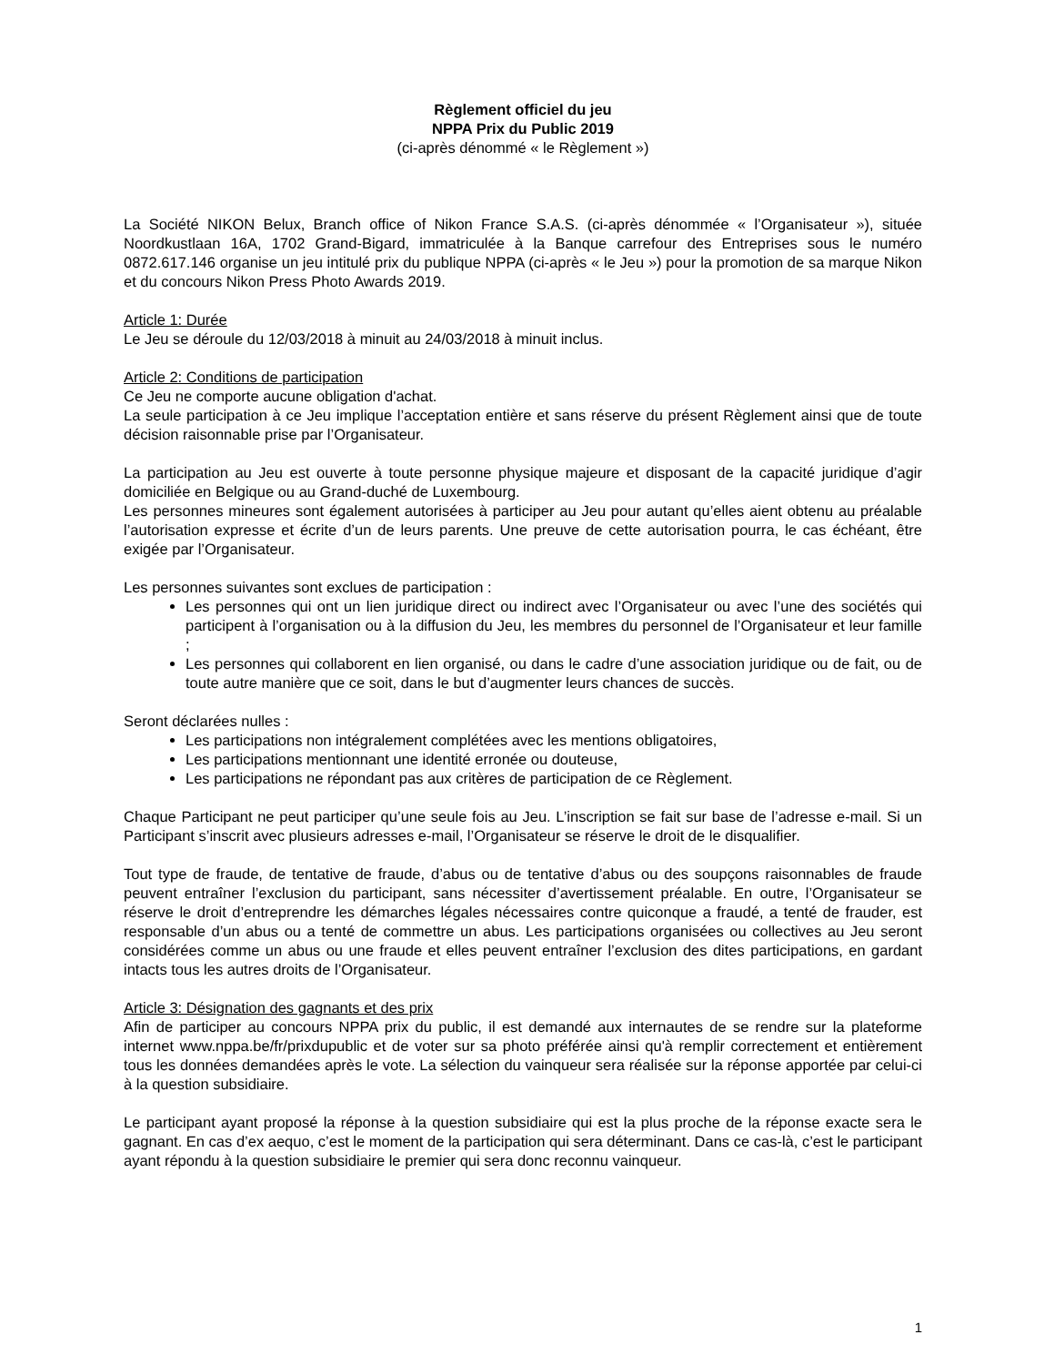Règlement officiel du jeu
NPPA Prix du Public 2019
(ci-après dénommé « le Règlement »)
La Société NIKON Belux, Branch office of Nikon France S.A.S. (ci-après dénommée « l’Organisateur »), située Noordkustlaan 16A, 1702 Grand-Bigard, immatriculée à la Banque carrefour des Entreprises sous le numéro 0872.617.146 organise un jeu intitulé prix du publique NPPA (ci-après « le Jeu ») pour la promotion de sa marque Nikon et du concours Nikon Press Photo Awards 2019.
Article 1: Durée
Le Jeu se déroule du 12/03/2018 à minuit au 24/03/2018 à minuit inclus.
Article 2: Conditions de participation
Ce Jeu ne comporte aucune obligation d'achat.
La seule participation à ce Jeu implique l’acceptation entière et sans réserve du présent Règlement ainsi que de toute décision raisonnable prise par l’Organisateur.
La participation au Jeu est ouverte à toute personne physique majeure et disposant de la capacité juridique d’agir domiciliée en Belgique ou au Grand-duché de Luxembourg.
Les personnes mineures sont également autorisées à participer au Jeu pour autant qu’elles aient obtenu au préalable l’autorisation expresse et écrite d’un de leurs parents. Une preuve de cette autorisation pourra, le cas échéant, être exigée par l’Organisateur.
Les personnes suivantes sont exclues de participation :
Les personnes qui ont un lien juridique direct ou indirect avec l’Organisateur ou avec l’une des sociétés qui participent à l’organisation ou à la diffusion du Jeu, les membres du personnel de l’Organisateur et leur famille ;
Les personnes qui collaborent en lien organisé, ou dans le cadre d’une association juridique ou de fait, ou de toute autre manière que ce soit, dans le but d’augmenter leurs chances de succès.
Seront déclarées nulles :
Les participations non intégralement complétées avec les mentions obligatoires,
Les participations mentionnant une identité erronée ou douteuse,
Les participations ne répondant pas aux critères de participation de ce Règlement.
Chaque Participant ne peut participer qu’une seule fois au Jeu. L’inscription se fait sur base de l’adresse e-mail. Si un Participant s’inscrit avec plusieurs adresses e-mail, l’Organisateur se réserve le droit de le disqualifier.
Tout type de fraude, de tentative de fraude, d’abus ou de tentative d’abus ou des soupçons raisonnables de fraude peuvent entraîner l’exclusion du participant, sans nécessiter d’avertissement préalable. En outre, l’Organisateur se réserve le droit d’entreprendre les démarches légales nécessaires contre quiconque a fraudé, a tenté de frauder, est responsable d’un abus ou a tenté de commettre un abus. Les participations organisées ou collectives au Jeu seront considérées comme un abus ou une fraude et elles peuvent entraîner l’exclusion des dites participations, en gardant intacts tous les autres droits de l’Organisateur.
Article 3: Désignation des gagnants et des prix
Afin de participer au concours NPPA prix du public, il est demandé aux internautes de se rendre sur la plateforme internet www.nppa.be/fr/prixdupublic et de voter sur sa photo préférée ainsi qu'à remplir correctement et entièrement tous les données demandées après le vote. La sélection du vainqueur sera réalisée sur la réponse apportée par celui-ci à la question subsidiaire.
Le participant ayant proposé la réponse à la question subsidiaire qui est la plus proche de la réponse exacte sera le gagnant. En cas d’ex aequo, c’est le moment de la participation qui sera déterminant. Dans ce cas-là, c’est le participant ayant répondu à la question subsidiaire le premier qui sera donc reconnu vainqueur.
1